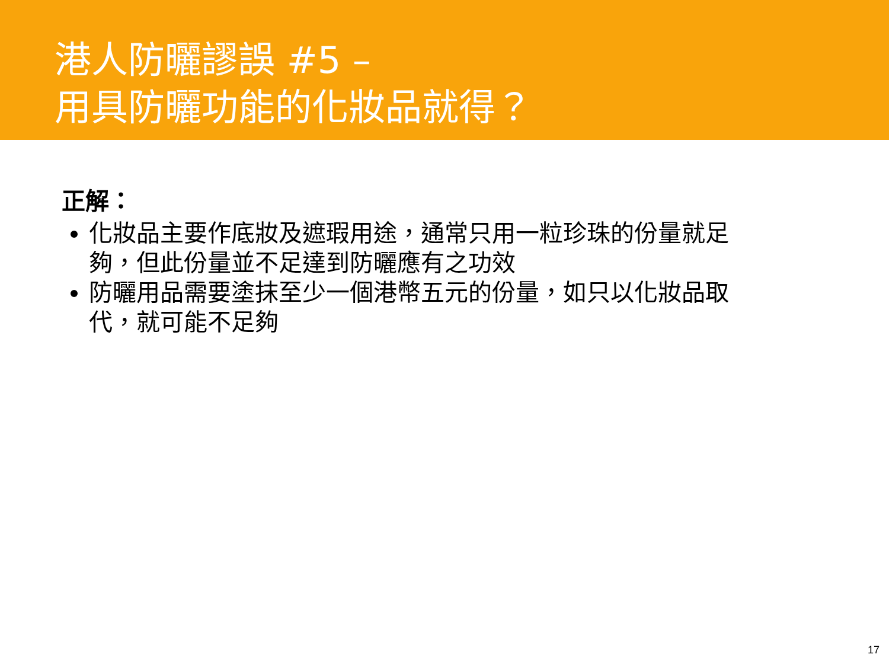港人防曬謬誤 #5 –
用具防曬功能的化妝品就得？
正解：
化妝品主要作底妝及遮瑕用途，通常只用一粒珍珠的份量就足夠，但此份量並不足達到防曬應有之功效
防曬用品需要塗抹至少一個港幣五元的份量，如只以化妝品取代，就可能不足夠
17